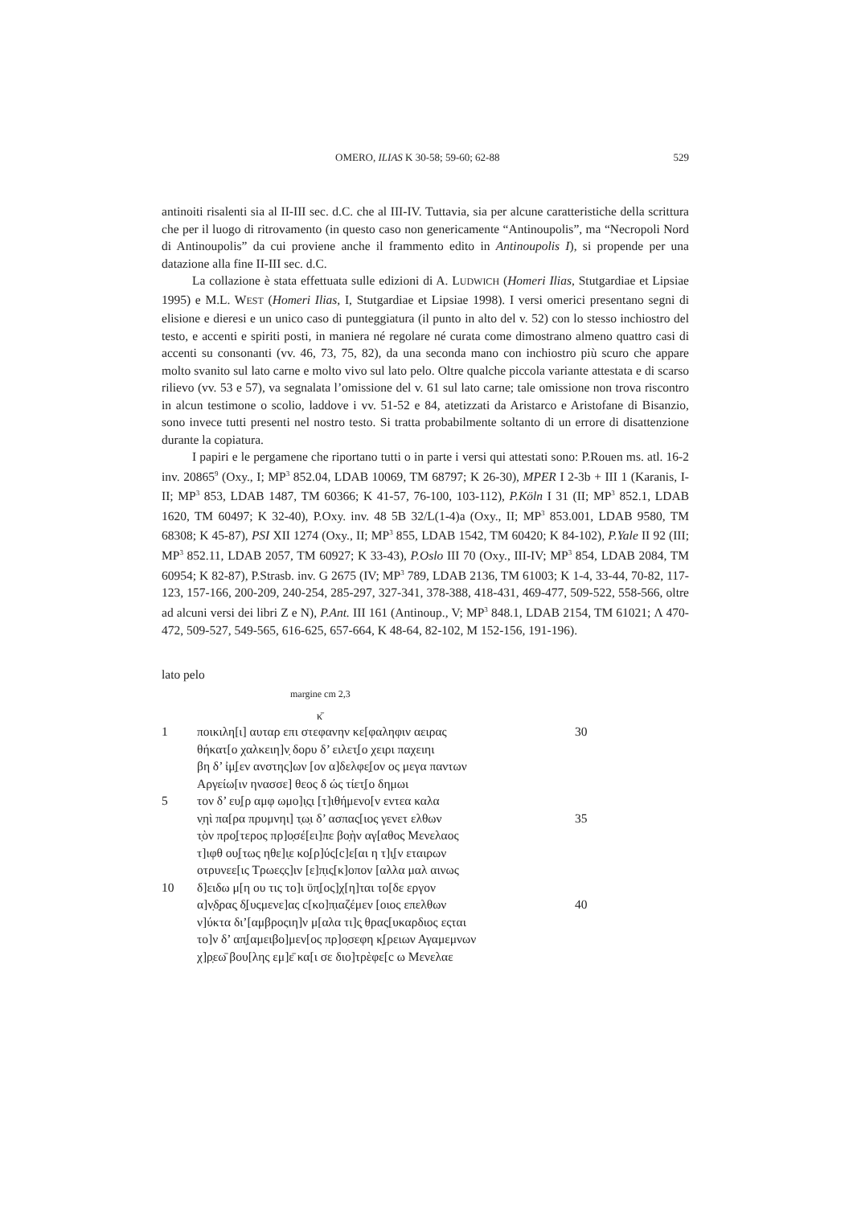OMERO, ILIAS K 30-58; 59-60; 62-88 529
antinoiti risalenti sia al II-III sec. d.C. che al III-IV. Tuttavia, sia per alcune caratteristiche della scrittura che per il luogo di ritrovamento (in questo caso non genericamente “Antinoupolis”, ma “Necropoli Nord di Antinoupolis” da cui proviene anche il frammento edito in Antinoupolis I), si propende per una datazione alla fine II-III sec. d.C.
La collazione è stata effettuata sulle edizioni di A. LUDWICH (Homeri Ilias, Stutgardiae et Lipsiae 1995) e M.L. WEST (Homeri Ilias, I, Stutgardiae et Lipsiae 1998). I versi omerici presentano segni di elisione e dieresi e un unico caso di punteggiatura (il punto in alto del v. 52) con lo stesso inchiostro del testo, e accenti e spiriti posti, in maniera né regolare né curata come dimostrano almeno quattro casi di accenti su consonanti (vv. 46, 73, 75, 82), da una seconda mano con inchiostro più scuro che appare molto svanito sul lato carne e molto vivo sul lato pelo. Oltre qualche piccola variante attestata e di scarso rilievo (vv. 53 e 57), va segnalata l’omissione del v. 61 sul lato carne; tale omissione non trova riscontro in alcun testimone o scolio, laddove i vv. 51-52 e 84, atetizzati da Aristarco e Aristofane di Bisanzio, sono invece tutti presenti nel nostro testo. Si tratta probabilmente soltanto di un errore di disattenzione durante la copiatura.
I papiri e le pergamene che riportano tutti o in parte i versi qui attestati sono: P.Rouen ms. atl. 16-2 inv. 20865<sup>9</sup> (Oxy., I; MP<sup>3</sup> 852.04, LDAB 10069, TM 68797; K 26-30), MPER I 2-3b + III 1 (Karanis, I-II; MP<sup>3</sup> 853, LDAB 1487, TM 60366; K 41-57, 76-100, 103-112), P.Köln I 31 (II; MP<sup>3</sup> 852.1, LDAB 1620, TM 60497; K 32-40), P.Oxy. inv. 48 5B 32/L(1-4)a (Oxy., II; MP<sup>3</sup> 853.001, LDAB 9580, TM 68308; K 45-87), PSI XII 1274 (Oxy., II; MP<sup>3</sup> 855, LDAB 1542, TM 60420; K 84-102), P.Yale II 92 (III; MP<sup>3</sup> 852.11, LDAB 2057, TM 60927; K 33-43), P.Oslo III 70 (Oxy., III-IV; MP<sup>3</sup> 854, LDAB 2084, TM 60954; K 82-87), P.Strasb. inv. G 2675 (IV; MP<sup>3</sup> 789, LDAB 2136, TM 61003; K 1-4, 33-44, 70-82, 117-123, 157-166, 200-209, 240-254, 285-297, 327-341, 378-388, 418-431, 469-477, 509-522, 558-566, oltre ad alcuni versi dei libri Z e N), P.Ant. III 161 (Antinoup., V; MP<sup>3</sup> 848.1, LDAB 2154, TM 61021; Λ 470-472, 509-527, 549-565, 616-625, 657-664, K 48-64, 82-102, M 152-156, 191-196).
lato pelo
margine cm 2,3
κ̄
1 ποικιλη[ι] αυταρ επι στεφανην κε[φαληφιν αειρας 30
θήκατ[ο χαλκειη]ν̣ δορυ δ’ ειλετ̣[ο χειρι παχειηι
βη δ’ ἰμ̣[εν ανστης]ων [ον α]δελφε̣[ον ος μεγα παντων
Αργείω[ιν ηνασσε] θεος δ ώς τίετ̣[ο δημωι
5 τον δ’ ευ̣[ρ αμφ ωμο]ι̣ς̣ι [τ]ιθήμενο[ν εντεα καλα
ν̣ηὶ πα[ρα πρυμνηι] τ̣ω̣ι δ’ ασπας[ιος γενετ ελθων 35
τ̣ὸν προ̣[τερος πρ]ο̣σέ[ει]πε βο̣ὴν αγ[αθος Μενελαος
τ]ιφθ ου̣[τως ηθε]ι̣ε κο̣[ρ]ύς[c]ε[αι η τ]ι̣[ν εταιρων
οτρυνεε[ις Τρωεςς]ιν [ε]π̣ις[κ]οπον [αλλα μαλ αινως
10 δ]ειδω μ[η ου τις το]ι ϋπ̣[ος]χ[η]ται το[δε εργον
α]ν̣δ̣ρας̣ δ̣[υςμενε]ας c[κο]π̣ιαζέμεν [οιος επελθων 40
ν]ύκτα δι’[αμβροςιη]ν μ[αλα τι]ς̣ θρας[υκαρδιος εςται
το]ν δ’ απ̣[αμειβο]μεν[ος πρ]ο̣σεφη κ̣[ρειων Αγαμεμνων
χ]ρ̣εω̄ βου[λης εμ]ε̄ κα[ι σε διο]τρὲφε[c ω Μενελαε